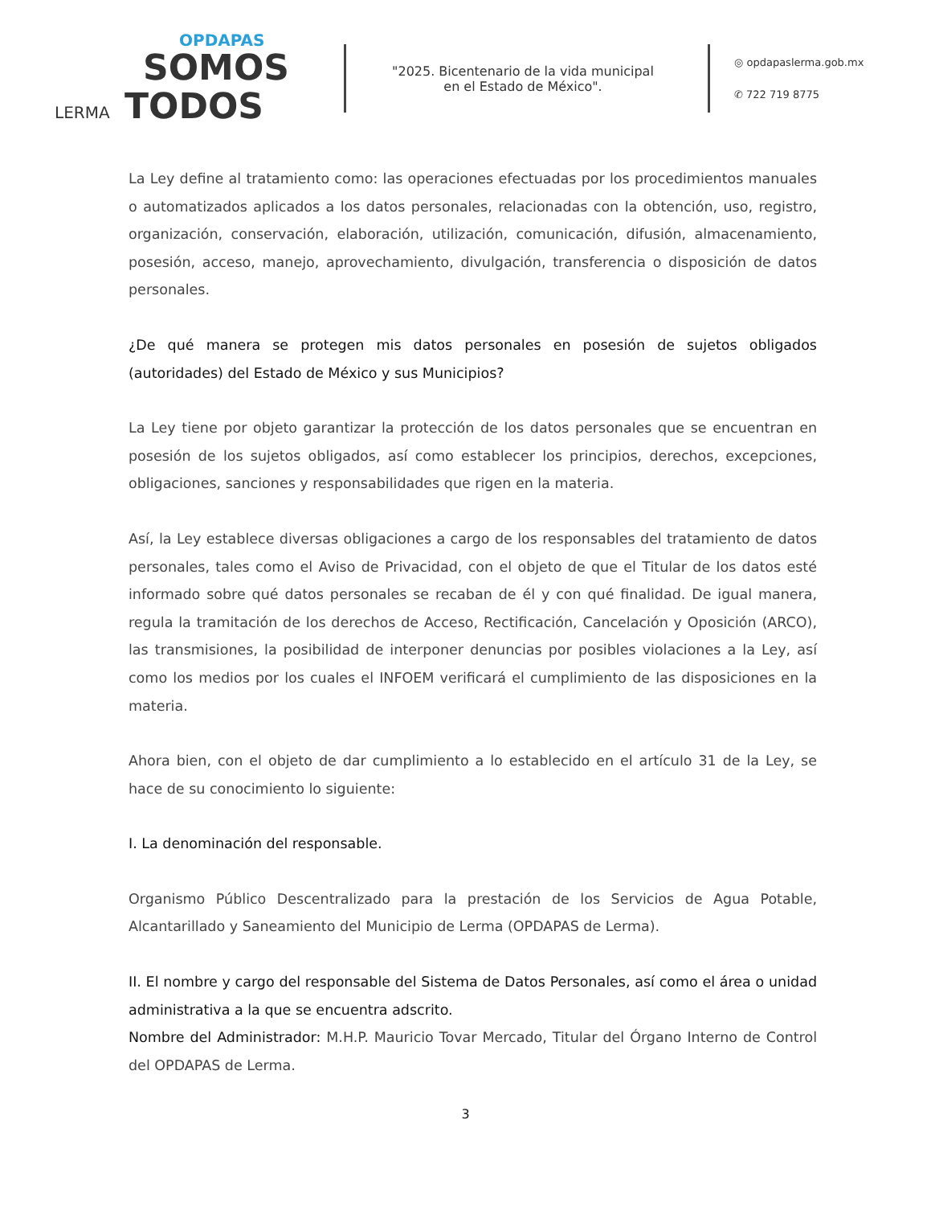OPDAPAS
SOMOS
LERMA TODOS
"2025. Bicentenario de la vida municipal
en el Estado de México".
◎ opdapaslerma.gob.mx
✆ 722 719 8775
La Ley define al tratamiento como: las operaciones efectuadas por los procedimientos manuales o automatizados aplicados a los datos personales, relacionadas con la obtención, uso, registro, organización, conservación, elaboración, utilización, comunicación, difusión, almacenamiento, posesión, acceso, manejo, aprovechamiento, divulgación, transferencia o disposición de datos personales.
¿De qué manera se protegen mis datos personales en posesión de sujetos obligados (autoridades) del Estado de México y sus Municipios?
La Ley tiene por objeto garantizar la protección de los datos personales que se encuentran en posesión de los sujetos obligados, así como establecer los principios, derechos, excepciones, obligaciones, sanciones y responsabilidades que rigen en la materia.
Así, la Ley establece diversas obligaciones a cargo de los responsables del tratamiento de datos personales, tales como el Aviso de Privacidad, con el objeto de que el Titular de los datos esté informado sobre qué datos personales se recaban de él y con qué finalidad. De igual manera, regula la tramitación de los derechos de Acceso, Rectificación, Cancelación y Oposición (ARCO), las transmisiones, la posibilidad de interponer denuncias por posibles violaciones a la Ley, así como los medios por los cuales el INFOEM verificará el cumplimiento de las disposiciones en la materia.
Ahora bien, con el objeto de dar cumplimiento a lo establecido en el artículo 31 de la Ley, se hace de su conocimiento lo siguiente:
I. La denominación del responsable.
Organismo Público Descentralizado para la prestación de los Servicios de Agua Potable, Alcantarillado y Saneamiento del Municipio de Lerma (OPDAPAS de Lerma).
II. El nombre y cargo del responsable del Sistema de Datos Personales, así como el área o unidad administrativa a la que se encuentra adscrito.
Nombre del Administrador: M.H.P. Mauricio Tovar Mercado, Titular del Órgano Interno de Control del OPDAPAS de Lerma.
3